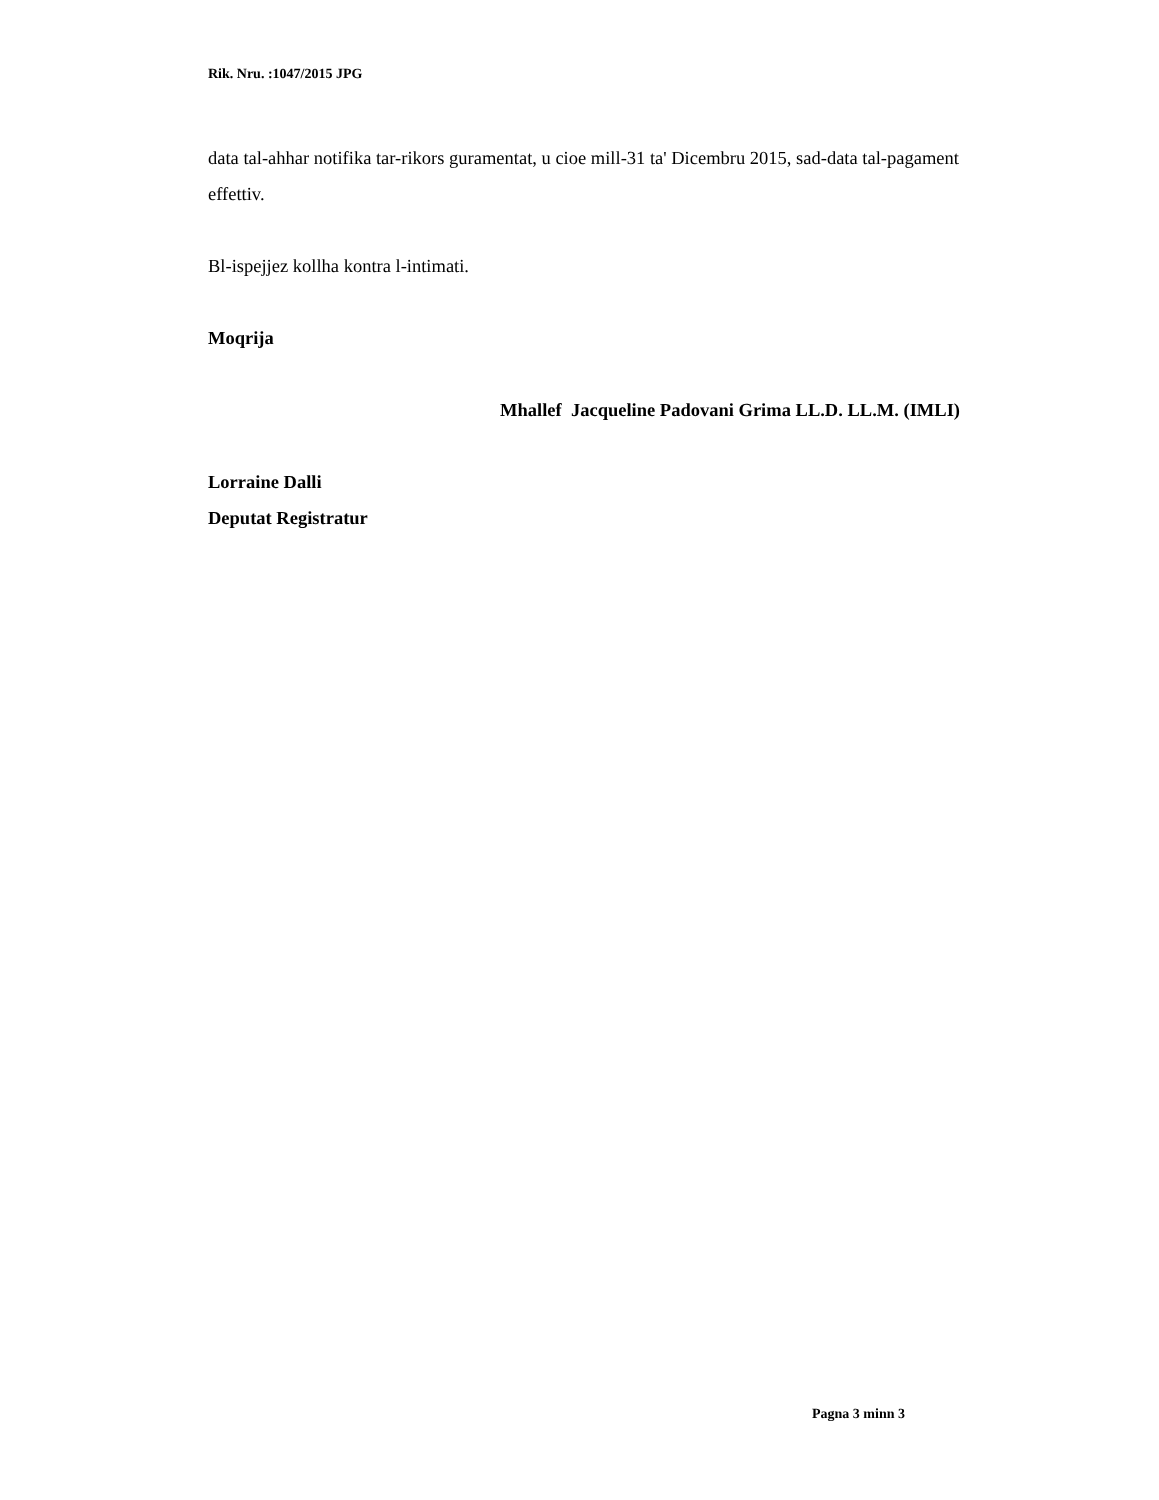Rik. Nru. :1047/2015 JPG
data tal-ahhar notifika tar-rikors guramentat, u cioe mill-31 ta' Dicembru 2015, sad-data tal-pagament effettiv.
Bl-ispejjez kollha kontra l-intimati.
Moqrija
Mhallef Jacqueline Padovani Grima LL.D. LL.M. (IMLI)
Lorraine Dalli
Deputat Registratur
Pagna 3 minn 3